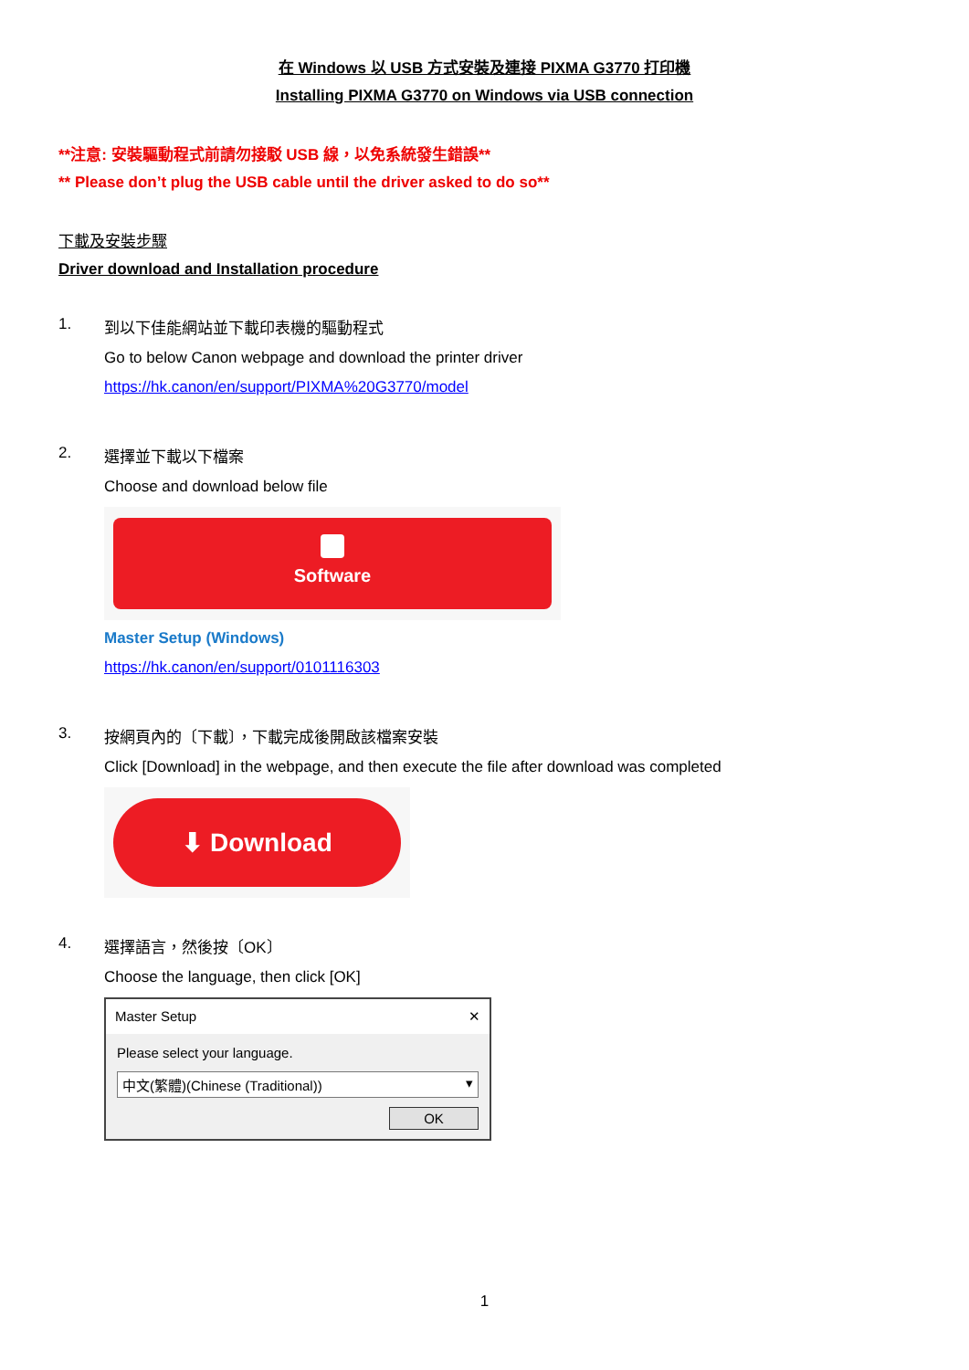在 Windows 以 USB 方式安裝及連接 PIXMA G3770 打印機
Installing PIXMA G3770 on Windows via USB connection
**注意: 安裝驅動程式前請勿接駁 USB 線，以免系統發生錯誤**
** Please don’t plug the USB cable until the driver asked to do so**
下載及安裝步驟
Driver download and Installation procedure
1. 到以下佳能網站並下載印表機的驅動程式
Go to below Canon webpage and download the printer driver
https://hk.canon/en/support/PIXMA%20G3770/model
2. 選擇並下載以下檔案
Choose and download below file
Software
Master Setup (Windows)
https://hk.canon/en/support/0101116303
3. 按網頁內的〔下載〕，下載完成後開啟該檔案安裝
Click [Download] in the webpage, and then execute the file after download was completed
⬇ Download
4. 選擇語言，然後按〔OK〕
Choose the language, then click [OK]
Master Setup ✕
Please select your language.
中文(繁體)(Chinese (Traditional)) ▾
OK
1